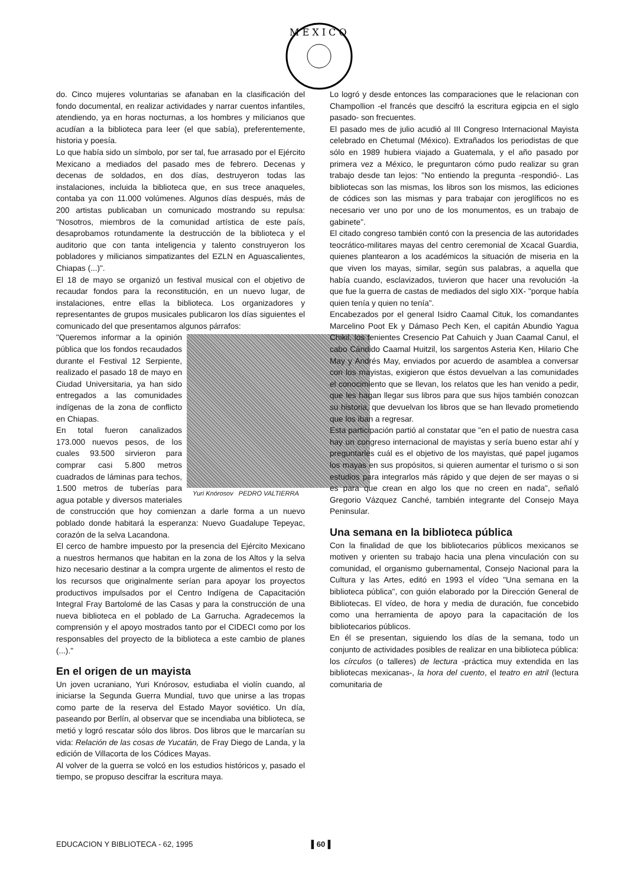M E X I C O
do. Cinco mujeres voluntarias se afanaban en la clasificación del fondo documental, en realizar actividades y narrar cuentos infantiles, atendiendo, ya en horas nocturnas, a los hombres y milicianos que acudían a la biblioteca para leer (el que sabía), preferentemente, historia y poesía.
Lo que había sido un símbolo, por ser tal, fue arrasado por el Ejército Mexicano a mediados del pasado mes de febrero. Decenas y decenas de soldados, en dos días, destruyeron todas las instalaciones, incluida la biblioteca que, en sus trece anaqueles, contaba ya con 11.000 volúmenes. Algunos días después, más de 200 artistas publicaban un comunicado mostrando su repulsa: "Nosotros, miembros de la comunidad artística de este país, desaprobamos rotundamente la destrucción de la biblioteca y el auditorio que con tanta inteligencia y talento construyeron los pobladores y milicianos simpatizantes del EZLN en Aguascalientes, Chiapas (...)".
El 18 de mayo se organizó un festival musical con el objetivo de recaudar fondos para la reconstitución, en un nuevo lugar, de instalaciones, entre ellas la biblioteca. Los organizadores y representantes de grupos musicales publicaron los días siguientes el comunicado del que presentamos algunos párrafos:
Yuri Knórosov PEDRO VALTIERRA
"Queremos informar a la opinión pública que los fondos recaudados durante el Festival 12 Serpiente, realizado el pasado 18 de mayo en Ciudad Universitaria, ya han sido entregados a las comunidades indígenas de la zona de conflicto en Chiapas.
En total fueron canalizados 173.000 nuevos pesos, de los cuales 93.500 sirvieron para comprar casi 5.800 metros cuadrados de láminas para techos, 1.500 metros de tuberías para agua potable y diversos materiales de construcción que hoy comienzan a darle forma a un nuevo poblado donde habitará la esperanza: Nuevo Guadalupe Tepeyac, corazón de la selva Lacandona.
El cerco de hambre impuesto por la presencia del Ejército Mexicano a nuestros hermanos que habitan en la zona de los Altos y la selva hizo necesario destinar a la compra urgente de alimentos el resto de los recursos que originalmente serían para apoyar los proyectos productivos impulsados por el Centro Indígena de Capacitación Integral Fray Bartolomé de las Casas y para la construcción de una nueva biblioteca en el poblado de La Garrucha. Agradecemos la comprensión y el apoyo mostrados tanto por el CIDECI como por los responsables del proyecto de la biblioteca a este cambio de planes (...)."
En el origen de un mayista
Un joven ucraniano, Yuri Knórosov, estudiaba el violín cuando, al iniciarse la Segunda Guerra Mundial, tuvo que unirse a las tropas como parte de la reserva del Estado Mayor soviético. Un día, paseando por Berlín, al observar que se incendiaba una biblioteca, se metió y logró rescatar sólo dos libros. Dos libros que le marcarían su vida: Relación de las cosas de Yucatán, de Fray Diego de Landa, y la edición de Villacorta de los Códices Mayas.
Al volver de la guerra se volcó en los estudios históricos y, pasado el tiempo, se propuso descifrar la escritura maya.
Lo logró y desde entonces las comparaciones que le relacionan con Champollion -el francés que descifró la escritura egipcia en el siglo pasado- son frecuentes.
El pasado mes de julio acudió al III Congreso Internacional Mayista celebrado en Chetumal (México). Extrañados los periodistas de que sólo en 1989 hubiera viajado a Guatemala, y el año pasado por primera vez a México, le preguntaron cómo pudo realizar su gran trabajo desde tan lejos: "No entiendo la pregunta -respondió-. Las bibliotecas son las mismas, los libros son los mismos, las ediciones de códices son las mismas y para trabajar con jeroglíficos no es necesario ver uno por uno de los monumentos, es un trabajo de gabinete".
El citado congreso también contó con la presencia de las autoridades teocrático-militares mayas del centro ceremonial de Xcacal Guardia, quienes plantearon a los académicos la situación de miseria en la que viven los mayas, similar, según sus palabras, a aquella que había cuando, esclavizados, tuvieron que hacer una revolución -la que fue la guerra de castas de mediados del siglo XIX- "porque había quien tenía y quien no tenía".
Encabezados por el general Isidro Caamal Cituk, los comandantes Marcelino Poot Ek y Dámaso Pech Ken, el capitán Abundio Yagua Chikil, los tenientes Cresencio Pat Cahuich y Juan Caamal Canul, el cabo Cándido Caamal Huitzil, los sargentos Asteria Ken, Hilario Che May y Andrés May, enviados por acuerdo de asamblea a conversar con los mayistas, exigieron que éstos devuelvan a las comunidades el conocimiento que se llevan, los relatos que les han venido a pedir, que les hagan llegar sus libros para que sus hijos también conozcan su historia, que devuelvan los libros que se han llevado prometiendo que los iban a regresar.
Esta participación partió al constatar que "en el patio de nuestra casa hay un congreso internacional de mayistas y sería bueno estar ahí y preguntarles cuál es el objetivo de los mayistas, qué papel jugamos los mayas en sus propósitos, si quieren aumentar el turismo o si son estudios para integrarlos más rápido y que dejen de ser mayas o si es para que crean en algo los que no creen en nada", señaló Gregorio Vázquez Canché, también integrante del Consejo Maya Peninsular.
Una semana en la biblioteca pública
Con la finalidad de que los bibliotecarios públicos mexicanos se motiven y orienten su trabajo hacia una plena vinculación con su comunidad, el organismo gubernamental, Consejo Nacional para la Cultura y las Artes, editó en 1993 el vídeo "Una semana en la biblioteca pública", con guión elaborado por la Dirección General de Bibliotecas. El vídeo, de hora y media de duración, fue concebido como una herramienta de apoyo para la capacitación de los bibliotecarios públicos.
En él se presentan, siguiendo los días de la semana, todo un conjunto de actividades posibles de realizar en una biblioteca pública: los círculos (o talleres) de lectura -práctica muy extendida en las bibliotecas mexicanas-, la hora del cuento, el teatro en atril (lectura comunitaria de
EDUCACION Y BIBLIOTECA - 62, 1995 ▌60▐